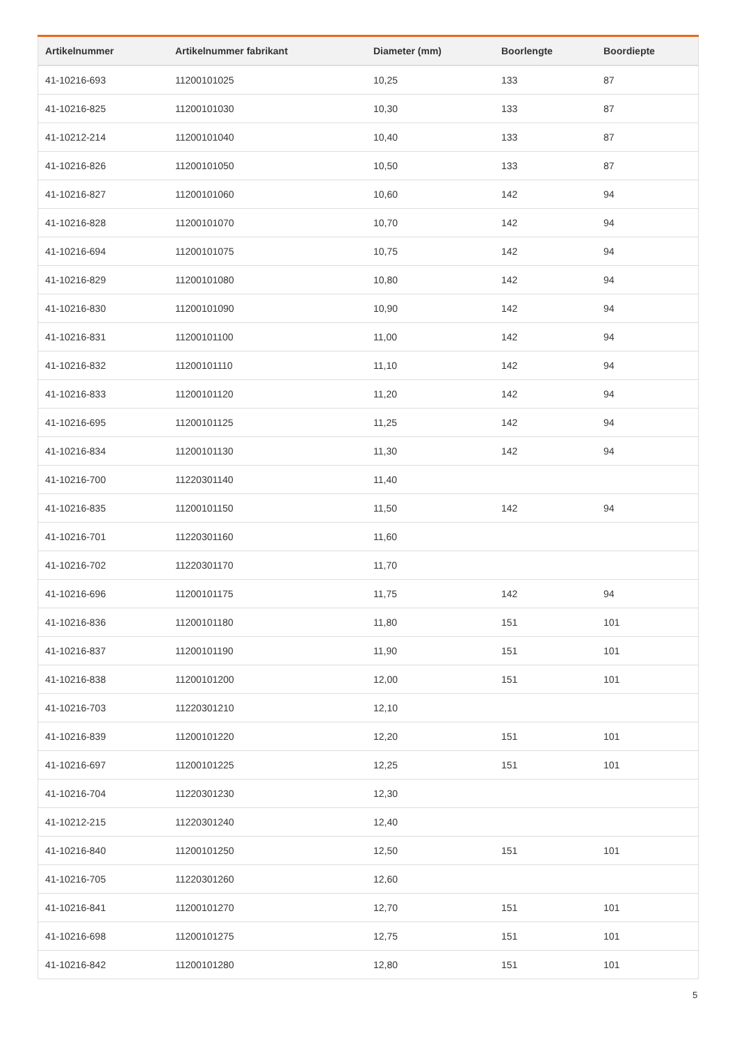| Artikelnummer | Artikelnummer fabrikant | Diameter (mm) | Boorlengte | Boordiepte |
| --- | --- | --- | --- | --- |
| 41-10216-693 | 11200101025 | 10,25 | 133 | 87 |
| 41-10216-825 | 11200101030 | 10,30 | 133 | 87 |
| 41-10212-214 | 11200101040 | 10,40 | 133 | 87 |
| 41-10216-826 | 11200101050 | 10,50 | 133 | 87 |
| 41-10216-827 | 11200101060 | 10,60 | 142 | 94 |
| 41-10216-828 | 11200101070 | 10,70 | 142 | 94 |
| 41-10216-694 | 11200101075 | 10,75 | 142 | 94 |
| 41-10216-829 | 11200101080 | 10,80 | 142 | 94 |
| 41-10216-830 | 11200101090 | 10,90 | 142 | 94 |
| 41-10216-831 | 11200101100 | 11,00 | 142 | 94 |
| 41-10216-832 | 11200101110 | 11,10 | 142 | 94 |
| 41-10216-833 | 11200101120 | 11,20 | 142 | 94 |
| 41-10216-695 | 11200101125 | 11,25 | 142 | 94 |
| 41-10216-834 | 11200101130 | 11,30 | 142 | 94 |
| 41-10216-700 | 11220301140 | 11,40 | | |
| 41-10216-835 | 11200101150 | 11,50 | 142 | 94 |
| 41-10216-701 | 11220301160 | 11,60 | | |
| 41-10216-702 | 11220301170 | 11,70 | | |
| 41-10216-696 | 11200101175 | 11,75 | 142 | 94 |
| 41-10216-836 | 11200101180 | 11,80 | 151 | 101 |
| 41-10216-837 | 11200101190 | 11,90 | 151 | 101 |
| 41-10216-838 | 11200101200 | 12,00 | 151 | 101 |
| 41-10216-703 | 11220301210 | 12,10 | | |
| 41-10216-839 | 11200101220 | 12,20 | 151 | 101 |
| 41-10216-697 | 11200101225 | 12,25 | 151 | 101 |
| 41-10216-704 | 11220301230 | 12,30 | | |
| 41-10212-215 | 11220301240 | 12,40 | | |
| 41-10216-840 | 11200101250 | 12,50 | 151 | 101 |
| 41-10216-705 | 11220301260 | 12,60 | | |
| 41-10216-841 | 11200101270 | 12,70 | 151 | 101 |
| 41-10216-698 | 11200101275 | 12,75 | 151 | 101 |
| 41-10216-842 | 11200101280 | 12,80 | 151 | 101 |
5